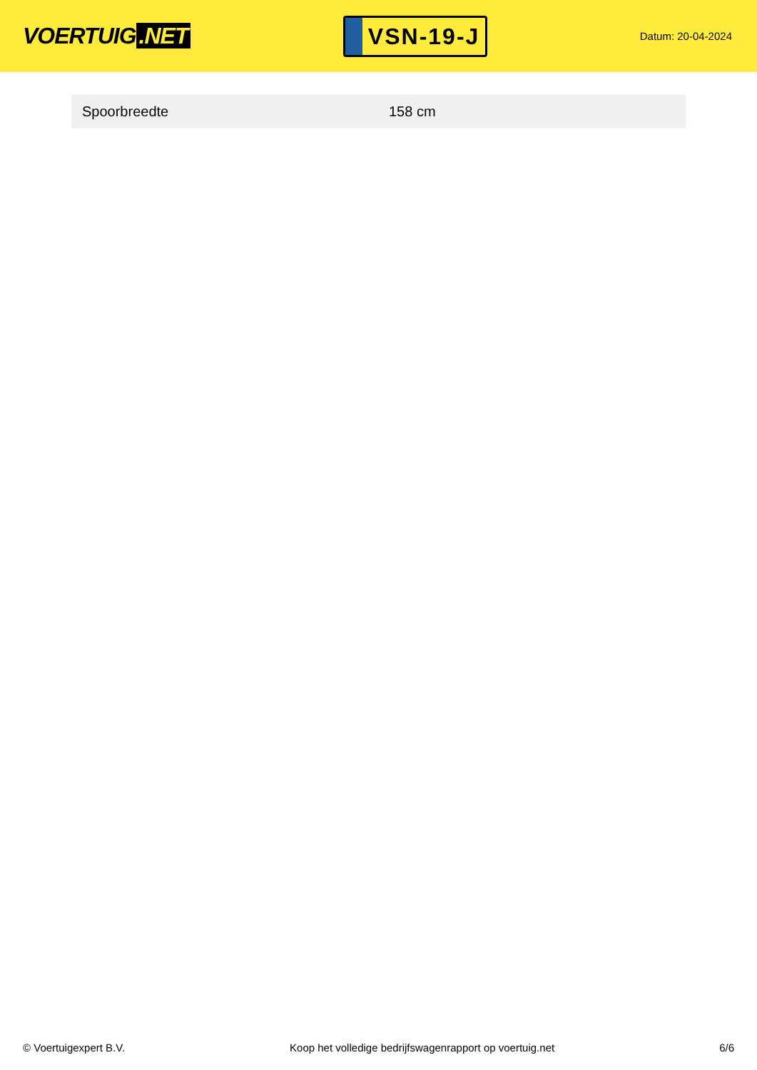VOERTUIG.NET
VSN-19-J
Datum: 20-04-2024
| Spoorbreedte | 158 cm |
© Voertuigexpert B.V. Koop het volledige bedrijfswagenrapport op voertuig.net 6/6